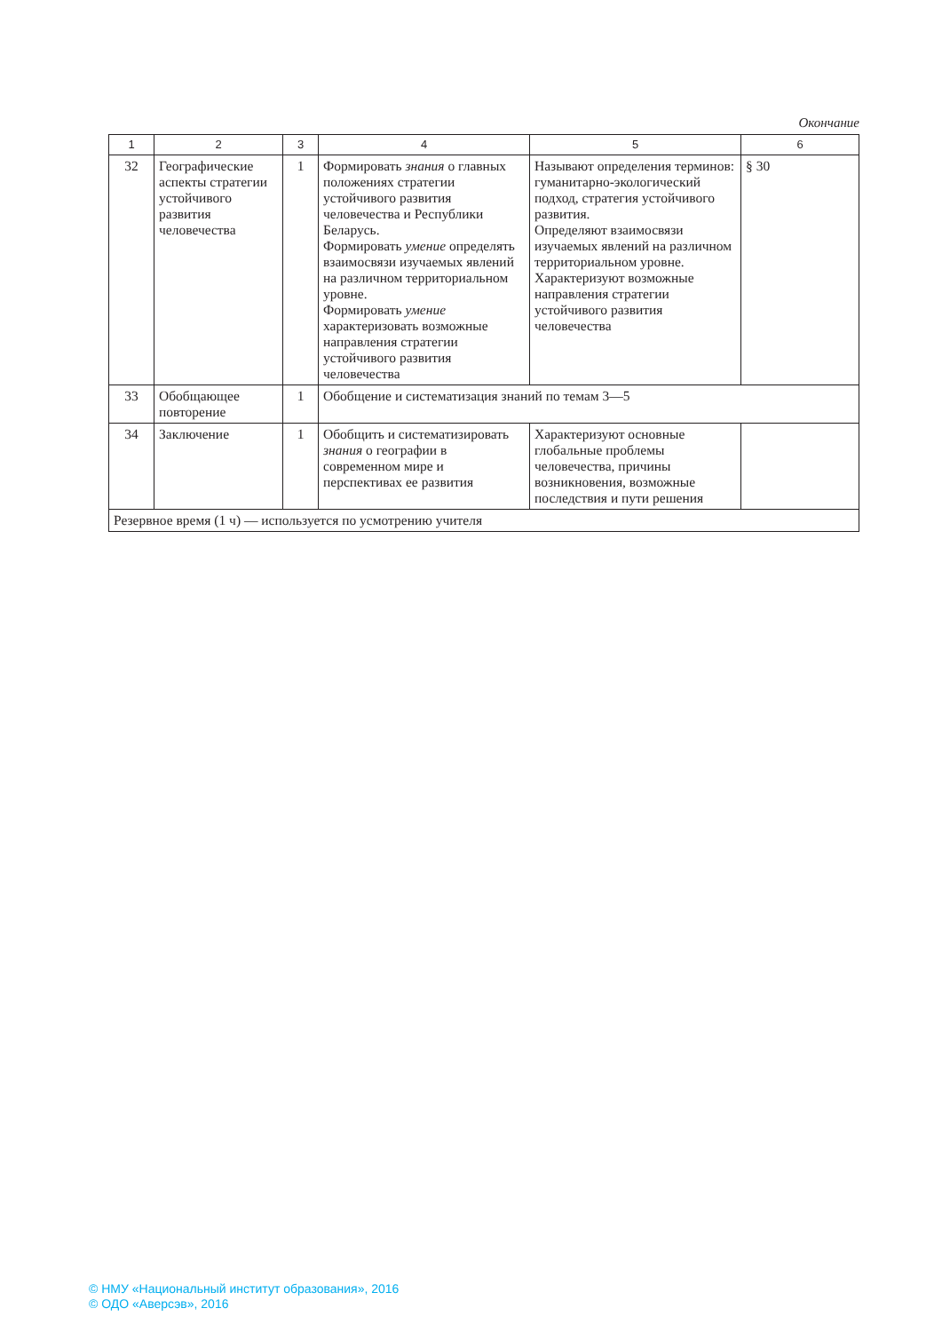Окончание
| 1 | 2 | 3 | 4 | 5 | 6 |
| --- | --- | --- | --- | --- | --- |
| 32 | Географические аспекты стратегии устойчивого развития человечества | 1 | Формировать знания о главных положениях стратегии устойчивого развития человечества и Республики Беларусь. Формировать умение определять взаимосвязи изучаемых явлений на различном территориальном уровне. Формировать умение характеризовать возможные направления стратегии устойчивого развития человечества | Называют определения терминов: гуманитарно-экологический подход, стратегия устойчивого развития. Определяют взаимосвязи изучаемых явлений на различном территориальном уровне. Характеризуют возможные направления стратегии устойчивого развития человечества | § 30 |
| 33 | Обобщающее повторение | 1 | Обобщение и систематизация знаний по темам 3—5 | | |
| 34 | Заключение | 1 | Обобщить и систематизировать знания о географии в современном мире и перспективах ее развития | Характеризуют основные глобальные проблемы человечества, причины возникновения, возможные последствия и пути решения | |
| Резервное время (1 ч) — используется по усмотрению учителя | | | | | |
© НМУ «Национальный институт образования», 2016
© ОДО «Аверсэв», 2016